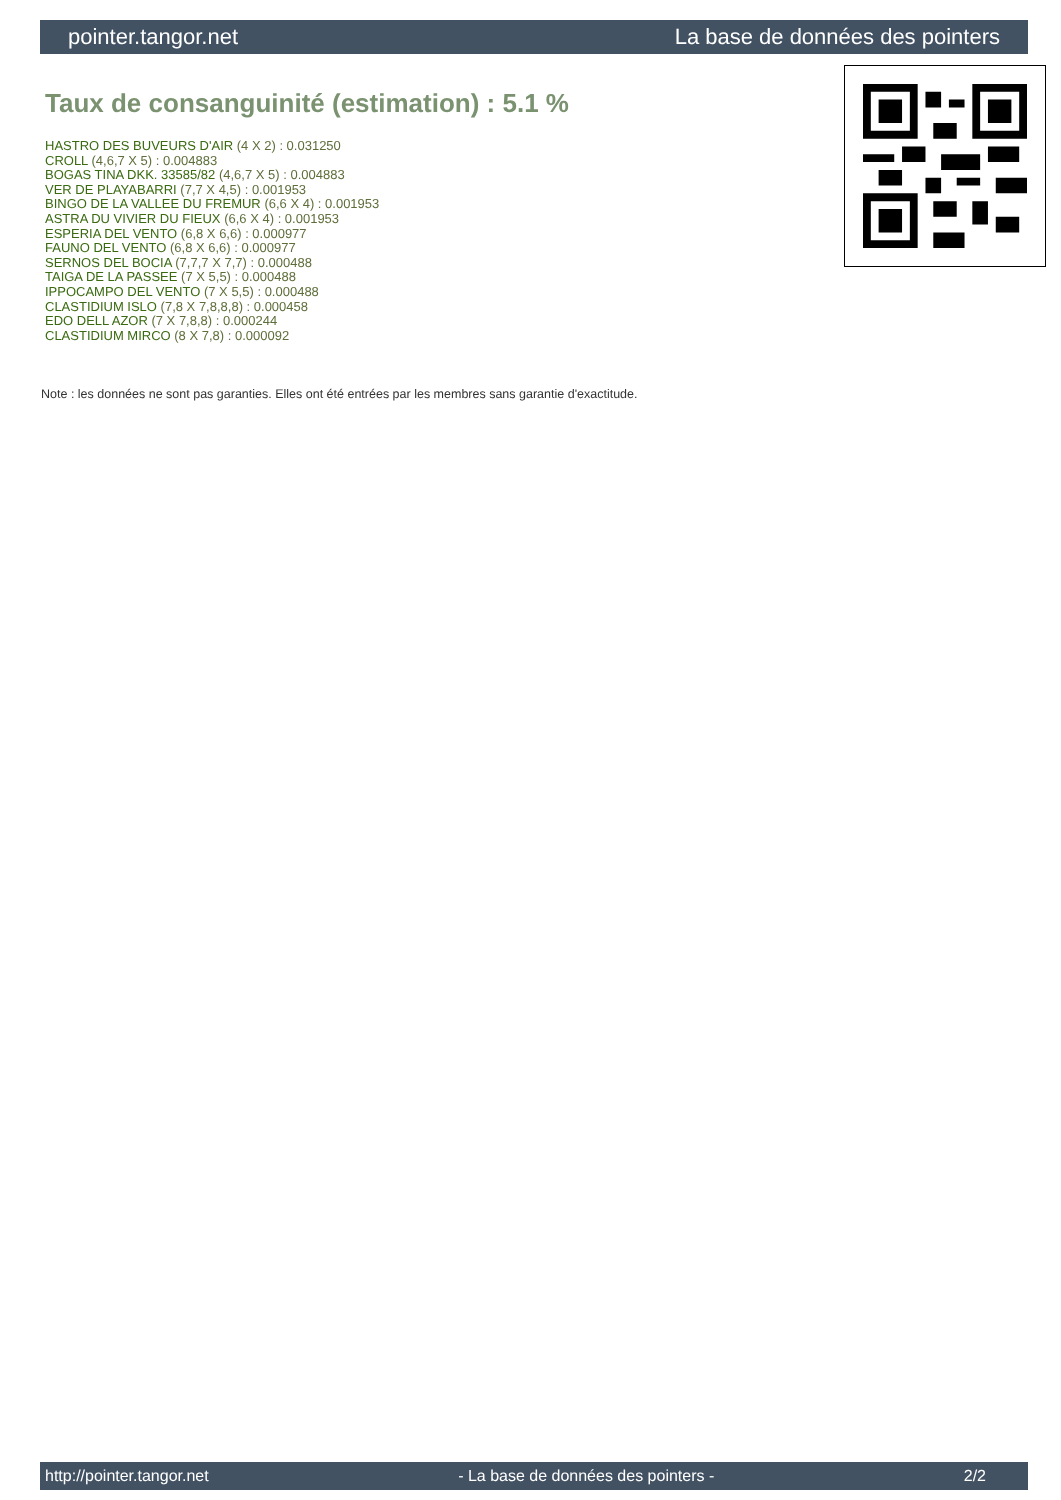pointer.tangor.net La base de données des pointers
Taux de consanguinité (estimation) : 5.1 %
HASTRO DES BUVEURS D'AIR (4 X 2) : 0.031250
CROLL (4,6,7 X 5) : 0.004883
BOGAS TINA DKK. 33585/82 (4,6,7 X 5) : 0.004883
VER DE PLAYABARRI (7,7 X 4,5) : 0.001953
BINGO DE LA VALLEE DU FREMUR (6,6 X 4) : 0.001953
ASTRA DU VIVIER DU FIEUX (6,6 X 4) : 0.001953
ESPERIA DEL VENTO (6,8 X 6,6) : 0.000977
FAUNO DEL VENTO (6,8 X 6,6) : 0.000977
SERNOS DEL BOCIA (7,7,7 X 7,7) : 0.000488
TAIGA DE LA PASSEE (7 X 5,5) : 0.000488
IPPOCAMPO DEL VENTO (7 X 5,5) : 0.000488
CLASTIDIUM ISLO (7,8 X 7,8,8,8) : 0.000458
EDO DELL AZOR (7 X 7,8,8) : 0.000244
CLASTIDIUM MIRCO (8 X 7,8) : 0.000092
Note : les données ne sont pas garanties. Elles ont été entrées par les membres sans garantie d'exactitude.
http://pointer.tangor.net - La base de données des pointers - 2/2